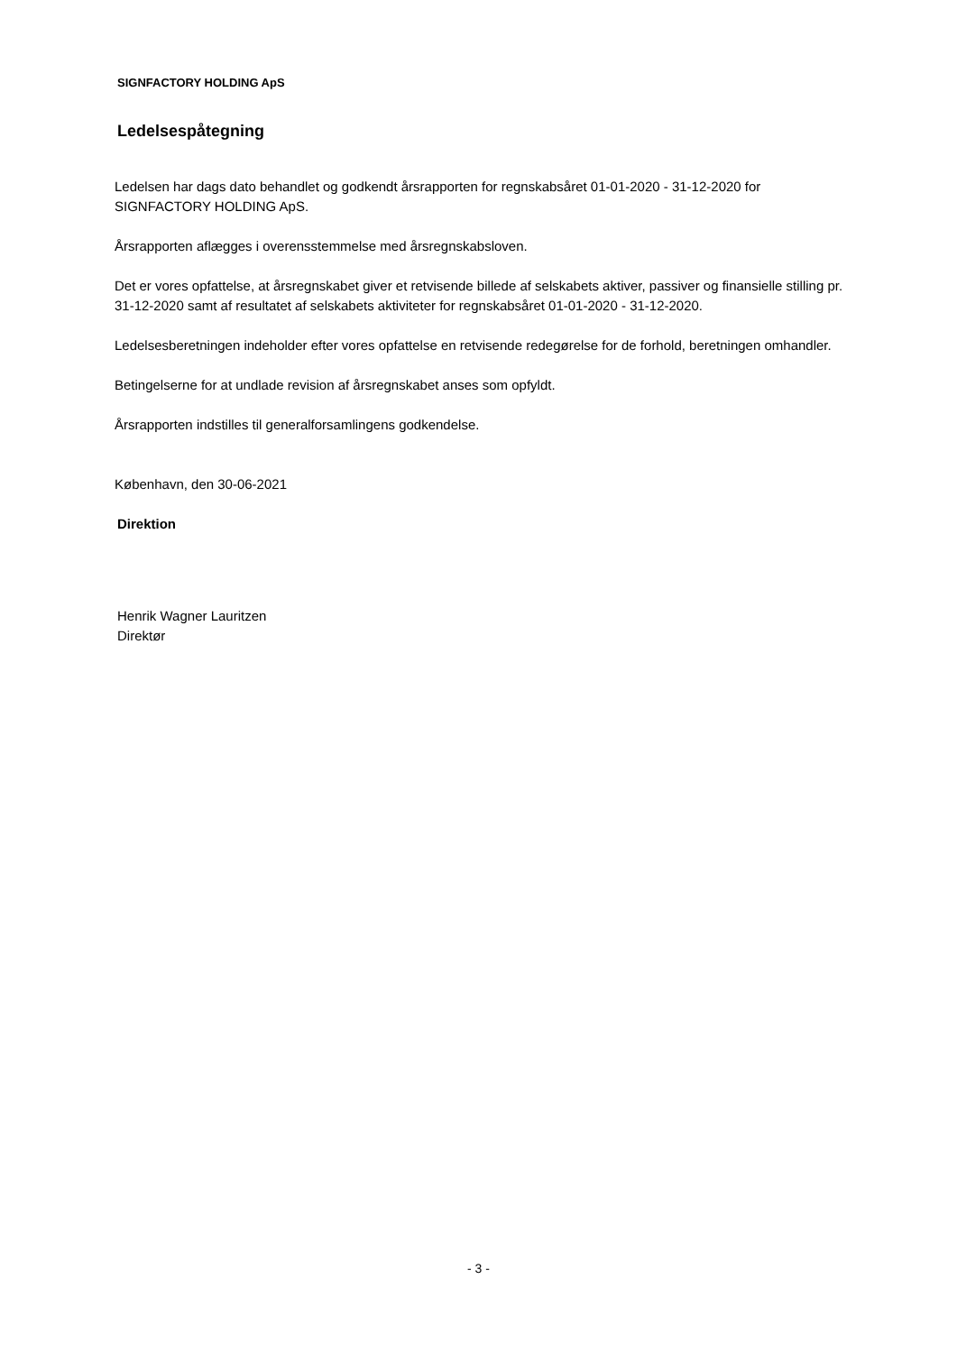SIGNFACTORY HOLDING ApS
Ledelsespåtegning
Ledelsen har dags dato behandlet og godkendt årsrapporten for regnskabsåret 01-01-2020 - 31-12-2020 for SIGNFACTORY HOLDING ApS.
Årsrapporten aflægges i overensstemmelse med årsregnskabsloven.
Det er vores opfattelse, at årsregnskabet giver et retvisende billede af selskabets aktiver, passiver og finansielle stilling pr. 31-12-2020 samt af resultatet af selskabets aktiviteter for regnskabsåret 01-01-2020 - 31-12-2020.
Ledelsesberetningen indeholder efter vores opfattelse en retvisende redegørelse for de forhold, beretningen omhandler.
Betingelserne for at undlade revision af årsregnskabet anses som opfyldt.
Årsrapporten indstilles til generalforsamlingens godkendelse.
København, den 30-06-2021
Direktion
Henrik Wagner Lauritzen
Direktør
- 3 -